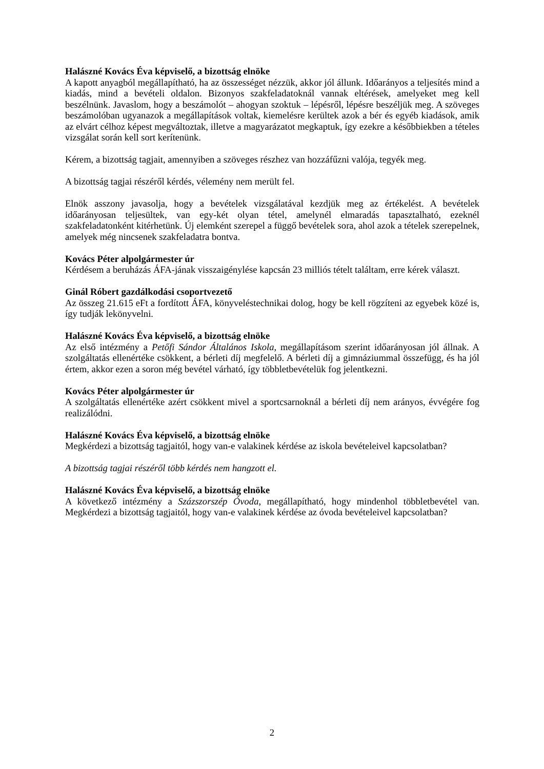Halászné Kovács Éva képviselő, a bizottság elnöke
A kapott anyagból megállapítható, ha az összességet nézzük, akkor jól állunk. Időarányos a teljesítés mind a kiadás, mind a bevételi oldalon. Bizonyos szakfeladatoknál vannak eltérések, amelyeket meg kell beszélnünk. Javaslom, hogy a beszámolót – ahogyan szoktuk – lépésről, lépésre beszéljük meg. A szöveges beszámolóban ugyanazok a megállapítások voltak, kiemelésre kerültek azok a bér és egyéb kiadások, amik az elvárt célhoz képest megváltoztak, illetve a magyarázatot megkaptuk, így ezekre a későbbiekben a tételes vizsgálat során kell sort kerítenünk.
Kérem, a bizottság tagjait, amennyiben a szöveges részhez van hozzáfűzni valója, tegyék meg.
A bizottság tagjai részéről kérdés, vélemény nem merült fel.
Elnök asszony javasolja, hogy a bevételek vizsgálatával kezdjük meg az értékelést. A bevételek időarányosan teljesültek, van egy-két olyan tétel, amelynél elmaradás tapasztalható, ezeknél szakfeladatonként kitérhetünk. Új elemként szerepel a függő bevételek sora, ahol azok a tételek szerepelnek, amelyek még nincsenek szakfeladatra bontva.
Kovács Péter alpolgármester úr
Kérdésem a beruházás ÁFA-jának visszaigénylése kapcsán 23 milliós tételt találtam, erre kérek választ.
Ginál Róbert gazdálkodási csoportvezető
Az összeg 21.615 eFt a fordított ÁFA, könyveléstechnikai dolog, hogy be kell rögzíteni az egyebek közé is, így tudják lekönyvelni.
Halászné Kovács Éva képviselő, a bizottság elnöke
Az első intézmény a Petőfi Sándor Általános Iskola, megállapításom szerint időarányosan jól állnak. A szolgáltatás ellenértéke csökkent, a bérleti díj megfelelő. A bérleti díj a gimnáziummal összefügg, és ha jól értem, akkor ezen a soron még bevétel várható, így többletbevételük fog jelentkezni.
Kovács Péter alpolgármester úr
A szolgáltatás ellenértéke azért csökkent mivel a sportcsarnoknál a bérleti díj nem arányos, évvégére fog realizálódni.
Halászné Kovács Éva képviselő, a bizottság elnöke
Megkérdezi a bizottság tagjaitól, hogy van-e valakinek kérdése az iskola bevételeivel kapcsolatban?
A bizottság tagjai részéről több kérdés nem hangzott el.
Halászné Kovács Éva képviselő, a bizottság elnöke
A következő intézmény a Százszorszép Óvoda, megállapítható, hogy mindenhol többletbevétel van. Megkérdezi a bizottság tagjaitól, hogy van-e valakinek kérdése az óvoda bevételeivel kapcsolatban?
2